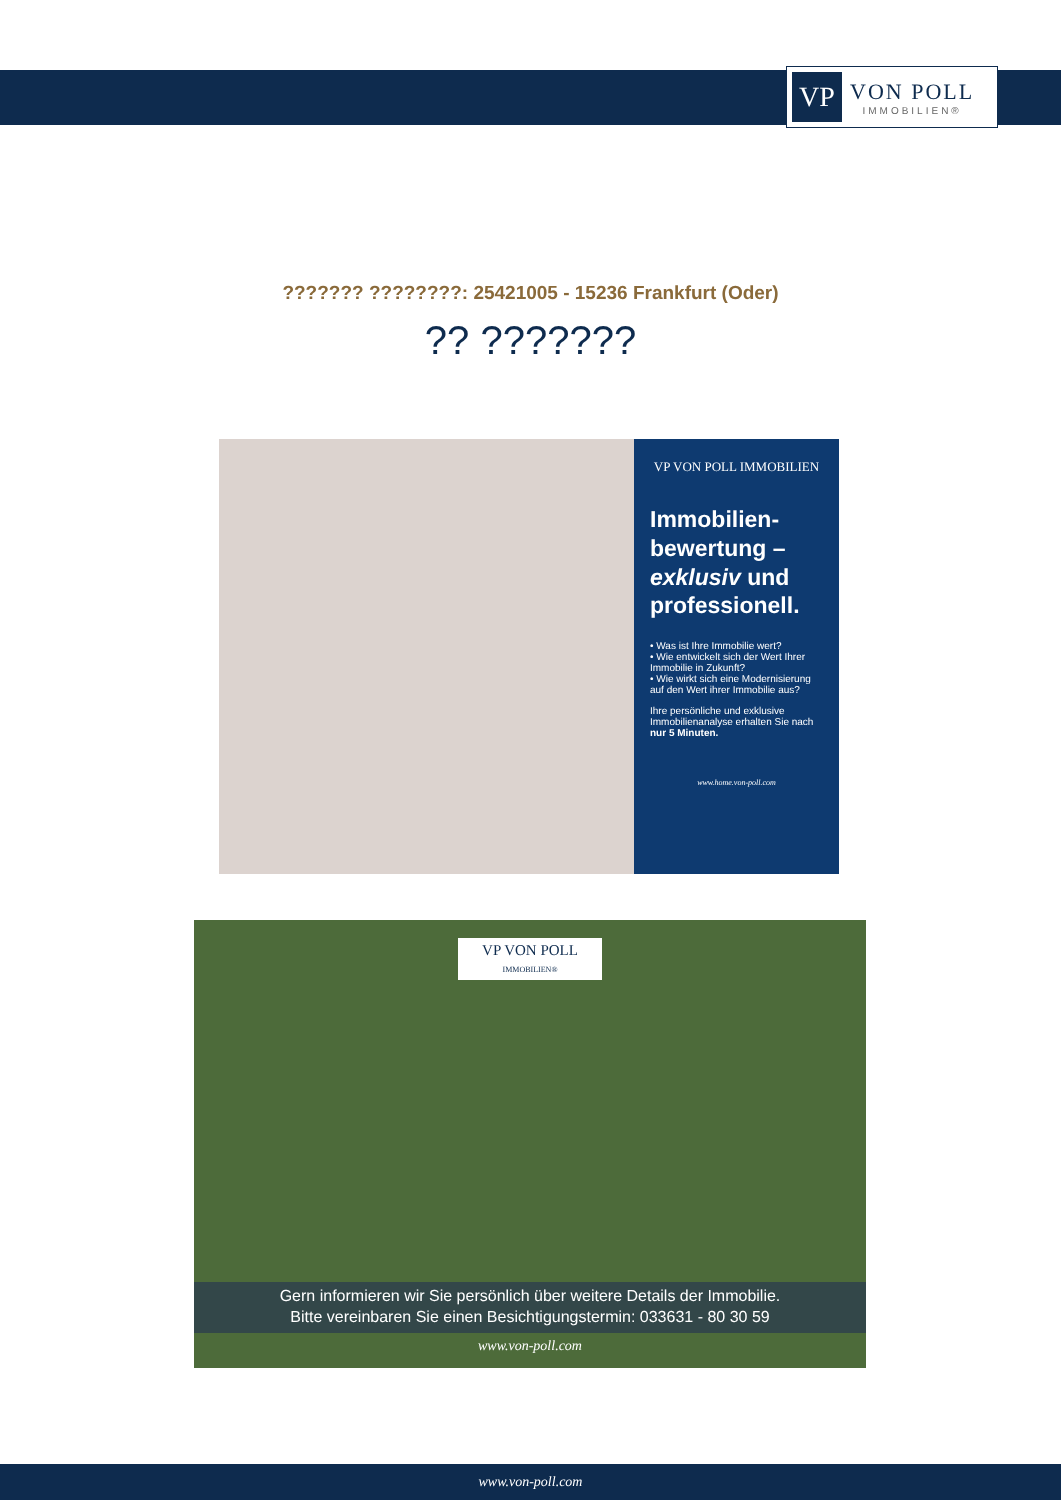VP
VON POLL
IMMOBILIEN®
??????? ????????: 25421005 - 15236 Frankfurt (Oder)
?? ???????
VP VON POLL IMMOBILIEN
Immobilien-
bewertung –
exklusiv und
professionell.
• Was ist Ihre Immobilie wert?
• Wie entwickelt sich der Wert Ihrer Immobilie in Zukunft?
• Wie wirkt sich eine Modernisierung auf den Wert ihrer Immobilie aus?
Ihre persönliche und exklusive Immobilienanalyse erhalten Sie nach nur 5 Minuten.
www.home.von-poll.com
VP VON POLL
IMMOBILIEN®
Gern informieren wir Sie persönlich über weitere Details der Immobilie.
Bitte vereinbaren Sie einen Besichtigungstermin: 033631 - 80 30 59
www.von-poll.com
www.von-poll.com